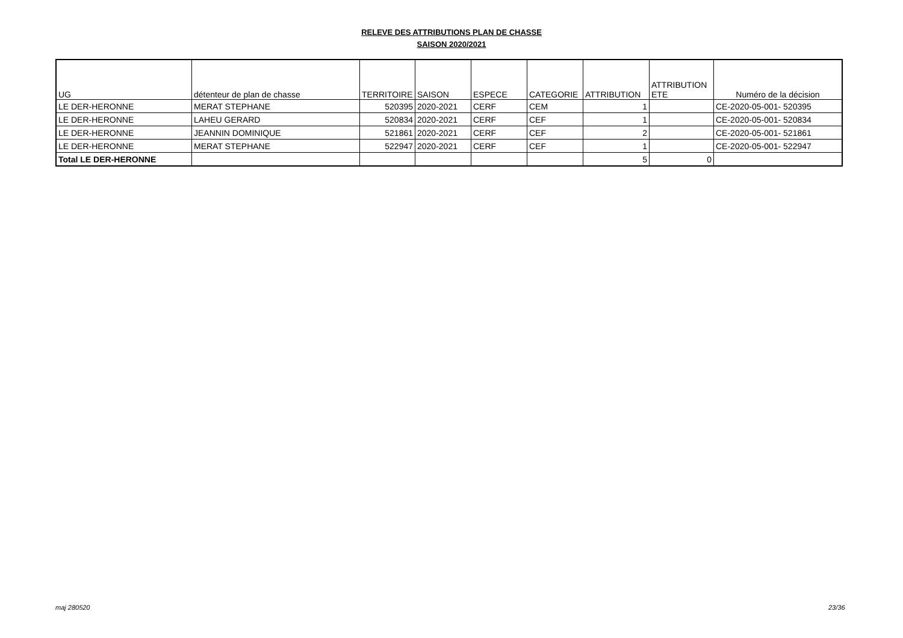RELEVE DES ATTRIBUTIONS PLAN DE CHASSE
SAISON 2020/2021
| UG | détenteur de plan de chasse | TERRITOIRE | SAISON | ESPECE | CATEGORIE | ATTRIBUTION | ATTRIBUTION ETE | Numéro de la décision |
| --- | --- | --- | --- | --- | --- | --- | --- | --- |
| LE DER-HERONNE | MERAT STEPHANE | 520395 | 2020-2021 | CERF | CEM | 1 | | CE-2020-05-001- 520395 |
| LE DER-HERONNE | LAHEU GERARD | 520834 | 2020-2021 | CERF | CEF | 1 | | CE-2020-05-001- 520834 |
| LE DER-HERONNE | JEANNIN DOMINIQUE | 521861 | 2020-2021 | CERF | CEF | 2 | | CE-2020-05-001- 521861 |
| LE DER-HERONNE | MERAT STEPHANE | 522947 | 2020-2021 | CERF | CEF | 1 | | CE-2020-05-001- 522947 |
| Total LE DER-HERONNE | | | | | | 5 | 0 | |
maj 280520 23/36